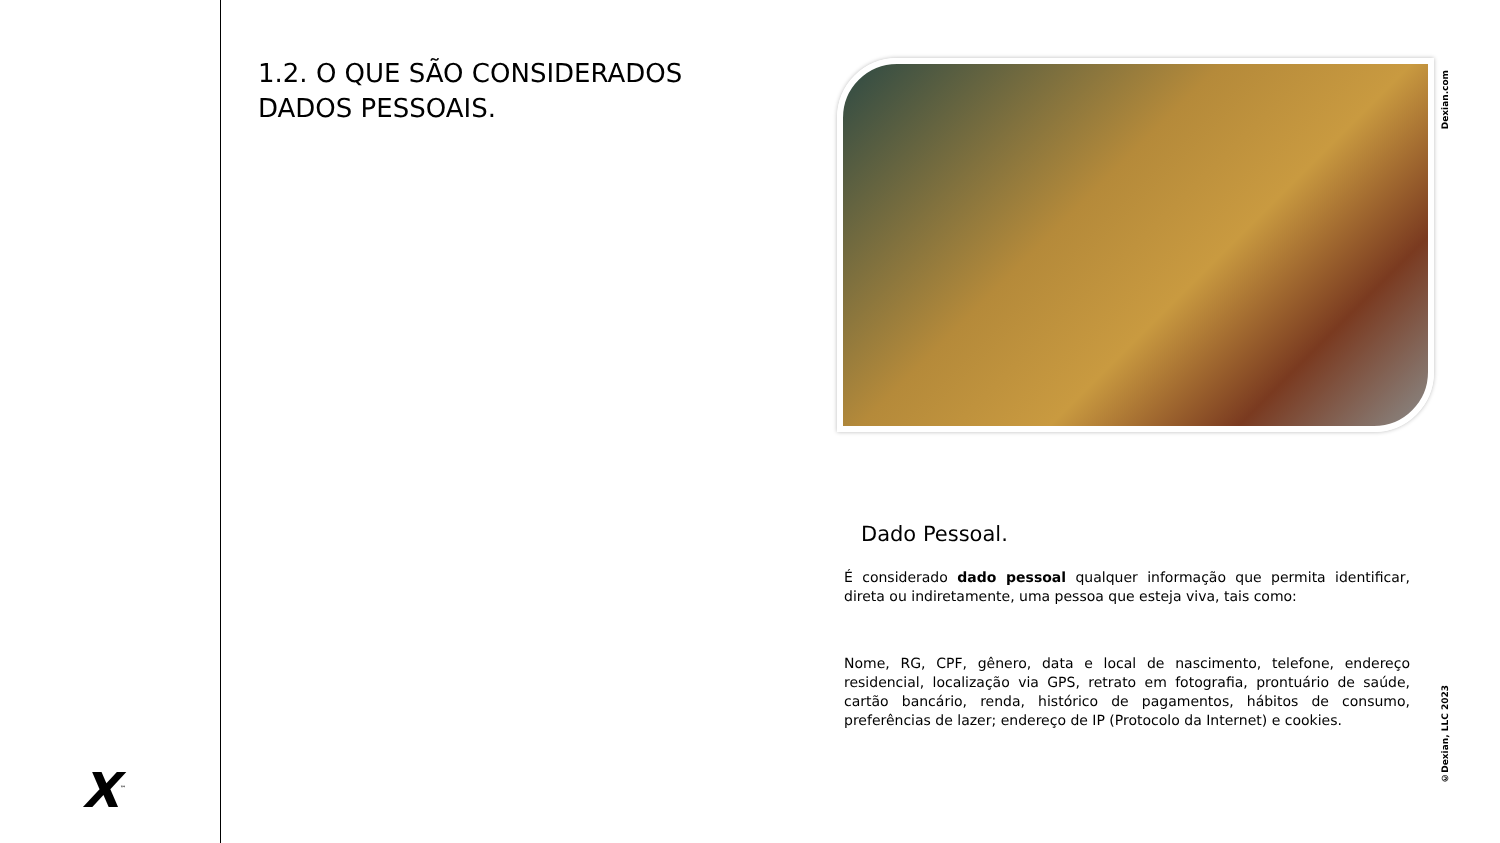1.2. O QUE SÃO CONSIDERADOS
DADOS PESSOAIS.
Dexian.com
Dado Pessoal.
É considerado dado pessoal qualquer informação que permita identificar, direta ou indiretamente, uma pessoa que esteja viva, tais como:
Nome, RG, CPF, gênero, data e local de nascimento, telefone, endereço residencial, localização via GPS, retrato em fotografia, prontuário de saúde, cartão bancário, renda, histórico de pagamentos, hábitos de consumo, preferências de lazer; endereço de IP (Protocolo da Internet) e cookies.
©Dexian, LLC 2023
X<sup>™</sup>